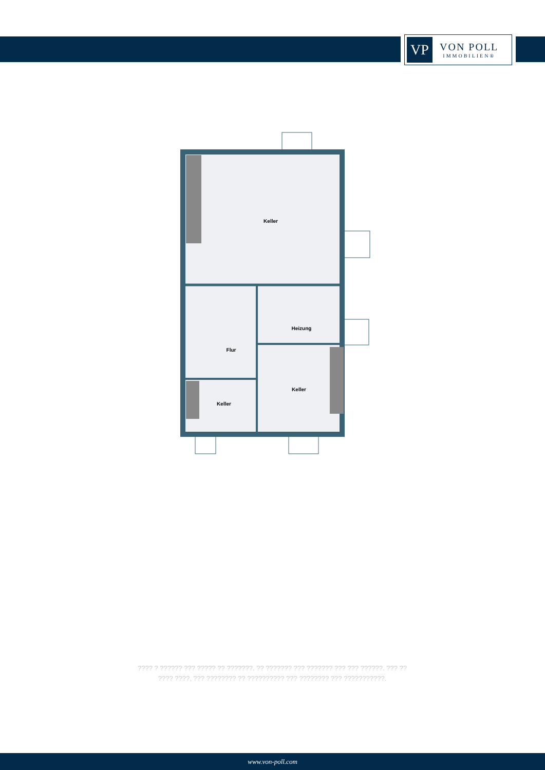VP
VON POLL
IMMOBILIEN®
Keller
Heizung
Flur
Keller
Keller
???? ? ?????? ??? ????? ?? ???????. ?? ??????? ??? ??????? ??? ??? ??????. ??? ??
???? ????, ??? ???????? ?? ?????????? ??? ???????? ??? ???????????.
www.von-poll.com